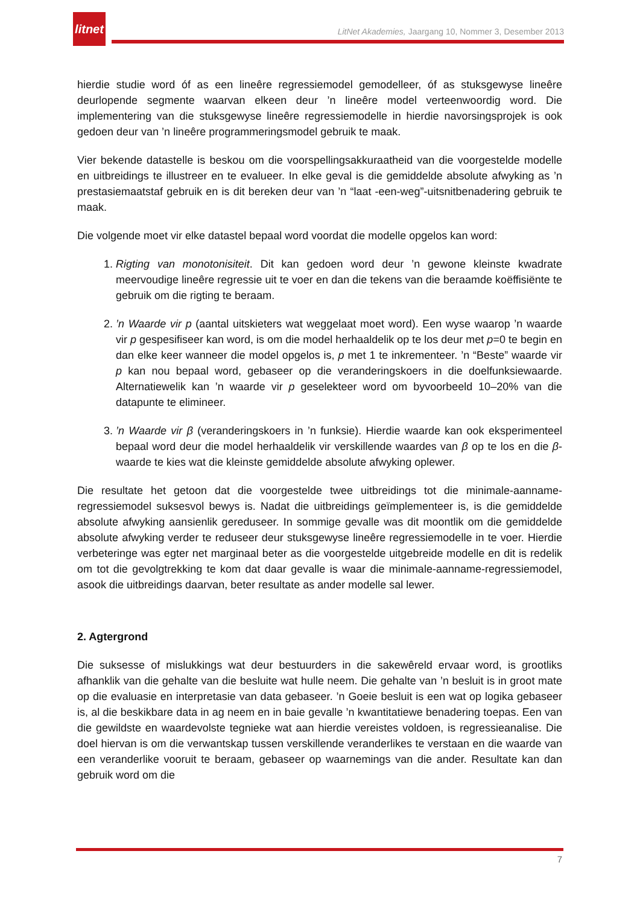litnet
LitNet Akademies, Jaargang 10, Nommer 3, Desember 2013
hierdie studie word óf as een lineêre regressiemodel gemodelleer, óf as stuksgewyse lineêre deurlopende segmente waarvan elkeen deur ’n lineêre model verteenwoordig word. Die implementering van die stuksgewyse lineêre regressiemodelle in hierdie navorsingsprojek is ook gedoen deur van ’n lineêre programmeringsmodel gebruik te maak.
Vier bekende datastelle is beskou om die voorspellingsakkuraatheid van die voorgestelde modelle en uitbreidings te illustreer en te evalueer. In elke geval is die gemiddelde absolute afwyking as ’n prestasiemaatstaf gebruik en is dit bereken deur van ’n “laat -een-weg”-uitsnitbenadering gebruik te maak.
Die volgende moet vir elke datastel bepaal word voordat die modelle opgelos kan word:
1. Rigting van monotonisiteit. Dit kan gedoen word deur ’n gewone kleinste kwadrate meervoudige lineêre regressie uit te voer en dan die tekens van die beraamde koëffisiënte te gebruik om die rigting te beraam.
2. ’n Waarde vir p (aantal uitskieters wat weggelaat moet word). Een wyse waarop ’n waarde vir p gespesifiseer kan word, is om die model herhaaldelik op te los deur met p=0 te begin en dan elke keer wanneer die model opgelos is, p met 1 te inkrementeer. ’n “Beste” waarde vir p kan nou bepaal word, gebaseer op die veranderingskoers in die doelfunksiewaarde. Alternatiewelik kan ’n waarde vir p geselekteer word om byvoorbeeld 10–20% van die datapunte te elimineer.
3. ’n Waarde vir β (veranderingskoers in ’n funksie). Hierdie waarde kan ook eksperimenteel bepaal word deur die model herhaaldelik vir verskillende waardes van β op te los en die β-waarde te kies wat die kleinste gemiddelde absolute afwyking oplewer.
Die resultate het getoon dat die voorgestelde twee uitbreidings tot die minimale-aanname-regressiemodel suksesvol bewys is. Nadat die uitbreidings geïmplementeer is, is die gemiddelde absolute afwyking aansienlik gereduseer. In sommige gevalle was dit moontlik om die gemiddelde absolute afwyking verder te reduseer deur stuksgewyse lineêre regressiemodelle in te voer. Hierdie verbeteringe was egter net marginaal beter as die voorgestelde uitgebreide modelle en dit is redelik om tot die gevolgtrekking te kom dat daar gevalle is waar die minimale-aanname-regressiemodel, asook die uitbreidings daarvan, beter resultate as ander modelle sal lewer.
2. Agtergrond
Die suksesse of mislukkings wat deur bestuurders in die sakewêreld ervaar word, is grootliks afhanklik van die gehalte van die besluite wat hulle neem. Die gehalte van ’n besluit is in groot mate op die evaluasie en interpretasie van data gebaseer. ’n Goeie besluit is een wat op logika gebaseer is, al die beskikbare data in ag neem en in baie gevalle ’n kwantitatiewe benadering toepas. Een van die gewildste en waardevolste tegnieke wat aan hierdie vereistes voldoen, is regressieanalise. Die doel hiervan is om die verwantskap tussen verskillende veranderlikes te verstaan en die waarde van een veranderlike vooruit te beraam, gebaseer op waarnemings van die ander. Resultate kan dan gebruik word om die
7